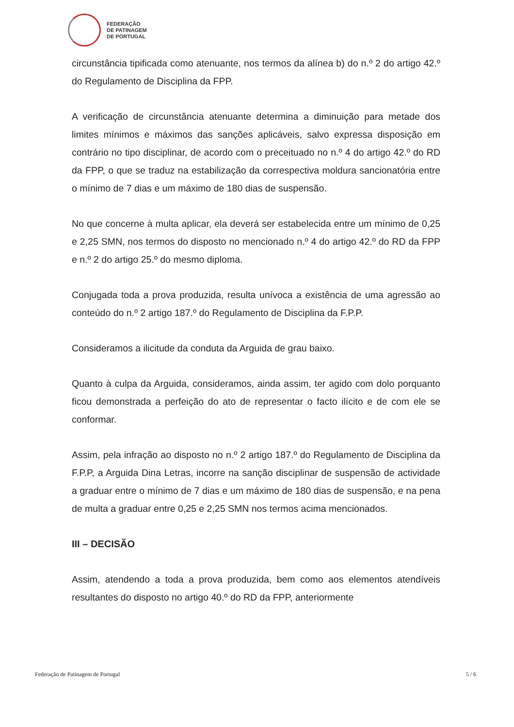FEDERAÇÃO
DE PATINAGEM
DE PORTUGAL
circunstância tipificada como atenuante, nos termos da alínea b) do n.º 2 do artigo 42.º do Regulamento de Disciplina da FPP.
A verificação de circunstância atenuante determina a diminuição para metade dos limites mínimos e máximos das sanções aplicáveis, salvo expressa disposição em contrário no tipo disciplinar, de acordo com o preceituado no n.º 4 do artigo 42.º do RD da FPP, o que se traduz na estabilização da correspectiva moldura sancionatória entre o mínimo de 7 dias e um máximo de 180 dias de suspensão.
No que concerne à multa aplicar, ela deverá ser estabelecida entre um mínimo de 0,25 e 2,25 SMN, nos termos do disposto no mencionado n.º 4 do artigo 42.º do RD da FPP e n.º 2 do artigo 25.º do mesmo diploma.
Conjugada toda a prova produzida, resulta unívoca a existência de uma agressão ao conteúdo do n.º 2 artigo 187.º do Regulamento de Disciplina da F.P.P.
Consideramos a ilicitude da conduta da Arguida de grau baixo.
Quanto à culpa da Arguida, consideramos, ainda assim, ter agido com dolo porquanto ficou demonstrada a perfeição do ato de representar o facto ilícito e de com ele se conformar.
Assim, pela infração ao disposto no n.º 2 artigo 187.º do Regulamento de Disciplina da F.P.P, a Arguida Dina Letras, incorre na sanção disciplinar de suspensão de actividade a graduar entre o mínimo de 7 dias e um máximo de 180 dias de suspensão, e na pena de multa a graduar entre 0,25 e 2,25 SMN nos termos acima mencionados.
III – DECISÃO
Assim, atendendo a toda a prova produzida, bem como aos elementos atendíveis resultantes do disposto no artigo 40.º do RD da FPP, anteriormente
Federação de Patinagem de Portugal 5 / 6